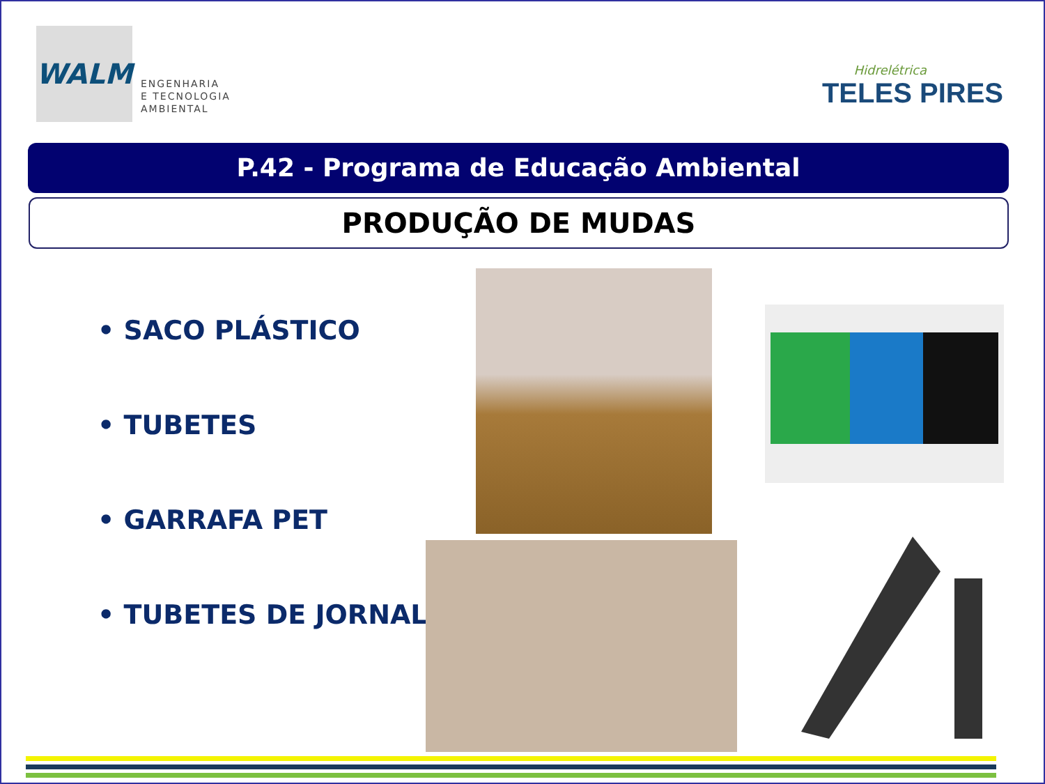WALM
ENGENHARIA
E TECNOLOGIA
AMBIENTAL
Hidrelétrica
TELES PIRES
P.42 - Programa de Educação Ambiental
PRODUÇÃO DE MUDAS
• SACO PLÁSTICO
• TUBETES
• GARRAFA PET
• TUBETES DE JORNAL